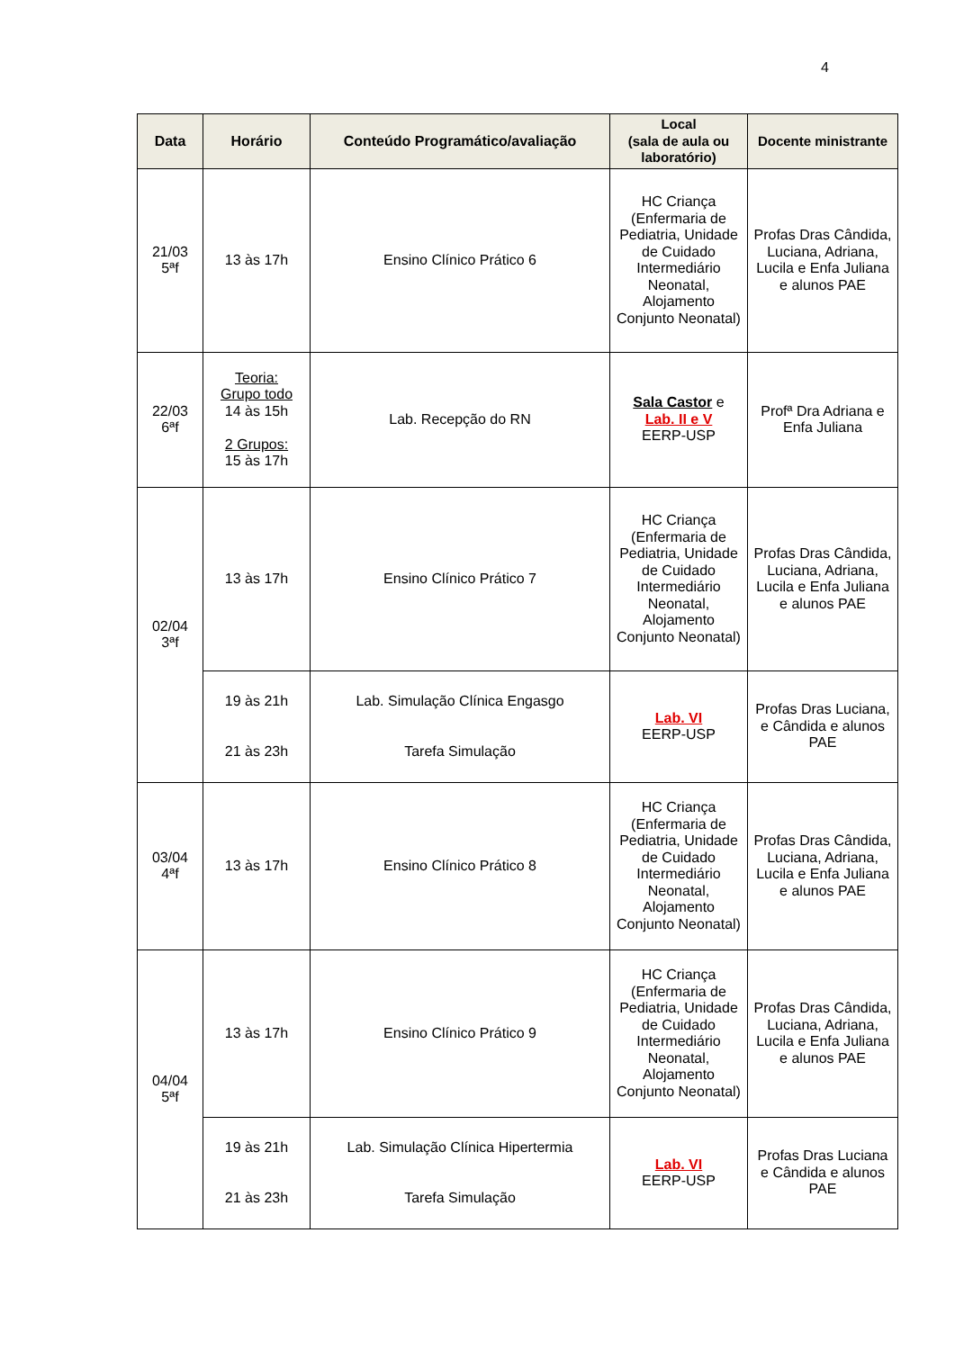4
| Data | Horário | Conteúdo Programático/avaliação | Local (sala de aula ou laboratório) | Docente ministrante |
| --- | --- | --- | --- | --- |
| 21/03 5ªf | 13 às 17h | Ensino Clínico Prático 6 | HC Criança (Enfermaria de Pediatria, Unidade de Cuidado Intermediário Neonatal, Alojamento Conjunto Neonatal) | Profas Dras Cândida, Luciana, Adriana, Lucila e Enfa Juliana e alunos PAE |
| 22/03 6ªf | Teoria: Grupo todo 14 às 15h 2 Grupos: 15 às 17h | Lab. Recepção do RN | Sala Castor e Lab. II e V EERP-USP | Profª Dra Adriana e Enfa Juliana |
| 02/04 3ªf | 13 às 17h | Ensino Clínico Prático 7 | HC Criança (Enfermaria de Pediatria, Unidade de Cuidado Intermediário Neonatal, Alojamento Conjunto Neonatal) | Profas Dras Cândida, Luciana, Adriana, Lucila e Enfa Juliana e alunos PAE |
| | 19 às 21h 21 às 23h | Lab. Simulação Clínica Engasgo Tarefa Simulação | Lab. VI EERP-USP | Profas Dras Luciana, e Cândida e alunos PAE |
| 03/04 4ªf | 13 às 17h | Ensino Clínico Prático 8 | HC Criança (Enfermaria de Pediatria, Unidade de Cuidado Intermediário Neonatal, Alojamento Conjunto Neonatal) | Profas Dras Cândida, Luciana, Adriana, Lucila e Enfa Juliana e alunos PAE |
| 04/04 5ªf | 13 às 17h | Ensino Clínico Prático 9 | HC Criança (Enfermaria de Pediatria, Unidade de Cuidado Intermediário Neonatal, Alojamento Conjunto Neonatal) | Profas Dras Cândida, Luciana, Adriana, Lucila e Enfa Juliana e alunos PAE |
| | 19 às 21h 21 às 23h | Lab. Simulação Clínica Hipertermia Tarefa Simulação | Lab. VI EERP-USP | Profas Dras Luciana e Cândida e alunos PAE |